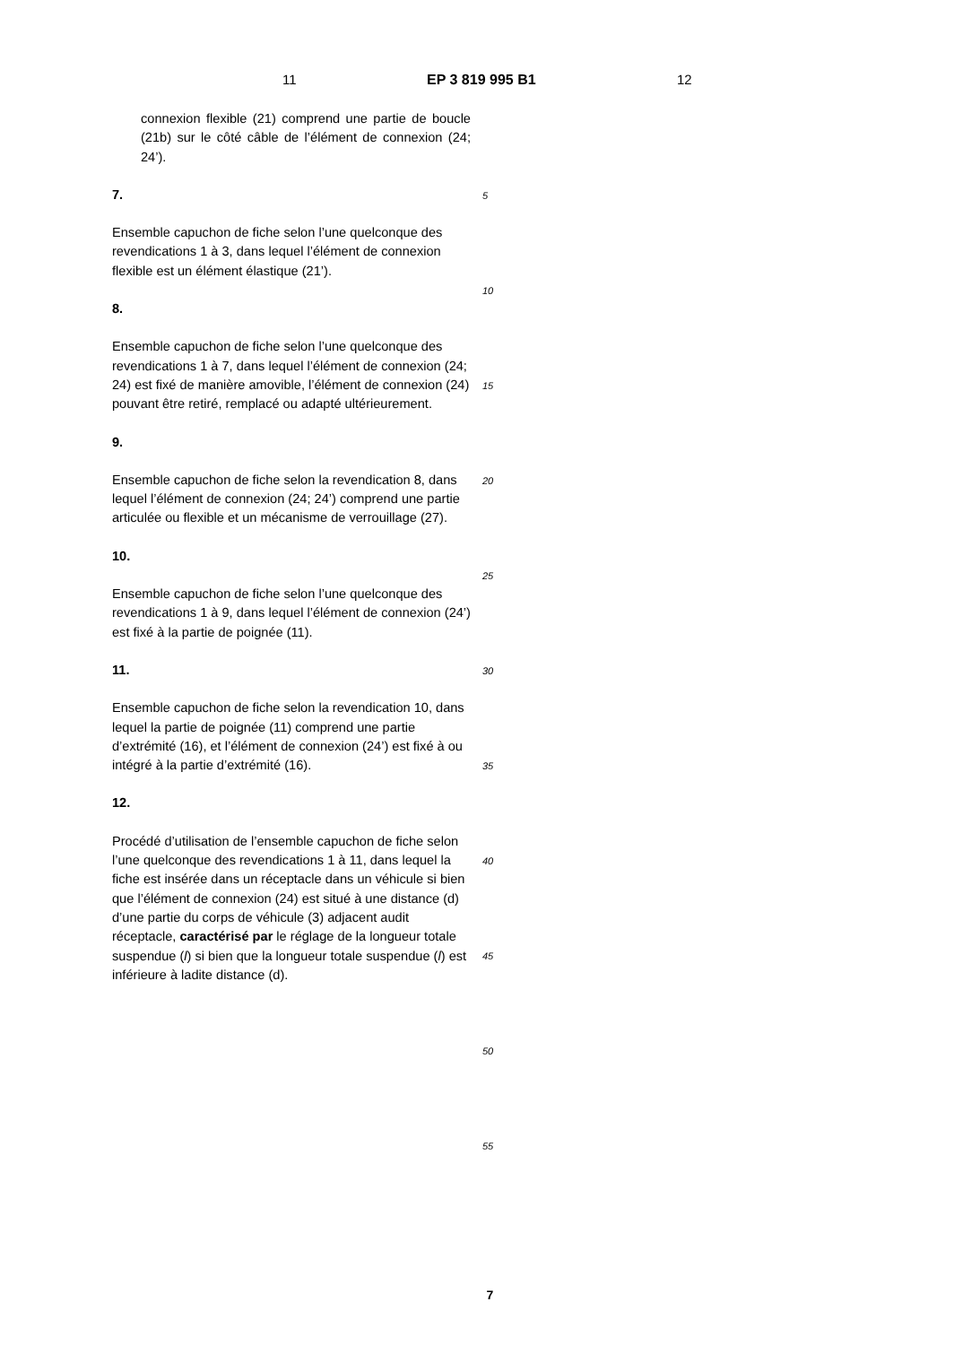11 EP 3 819 995 B1 12
connexion flexible (21) comprend une partie de boucle (21b) sur le côté câble de l’élément de connexion (24; 24’).
7. Ensemble capuchon de fiche selon l’une quelconque des revendications 1 à 3, dans lequel l’élément de connexion flexible est un élément élastique (21’).
8. Ensemble capuchon de fiche selon l’une quelconque des revendications 1 à 7, dans lequel l’élément de connexion (24; 24) est fixé de manière amovible, l’élément de connexion (24) pouvant être retiré, remplacé ou adapté ultérieurement.
9. Ensemble capuchon de fiche selon la revendication 8, dans lequel l’élément de connexion (24; 24’) comprend une partie articulée ou flexible et un mécanisme de verrouillage (27).
10. Ensemble capuchon de fiche selon l’une quelconque des revendications 1 à 9, dans lequel l’élément de connexion (24’) est fixé à la partie de poignée (11).
11. Ensemble capuchon de fiche selon la revendication 10, dans lequel la partie de poignée (11) comprend une partie d’extrémité (16), et l’élément de connexion (24’) est fixé à ou intégré à la partie d’extrémité (16).
12. Procédé d’utilisation de l’ensemble capuchon de fiche selon l’une quelconque des revendications 1 à 11, dans lequel la fiche est insérée dans un réceptacle dans un véhicule si bien que l’élément de connexion (24) est situé à une distance (d) d’une partie du corps de véhicule (3) adjacent audit réceptacle, caractérisé par le réglage de la longueur totale suspendue (l) si bien que la longueur totale suspendue (l) est inférieure à ladite distance (d).
5
10
15
20
25
30
35
40
45
50
55
7